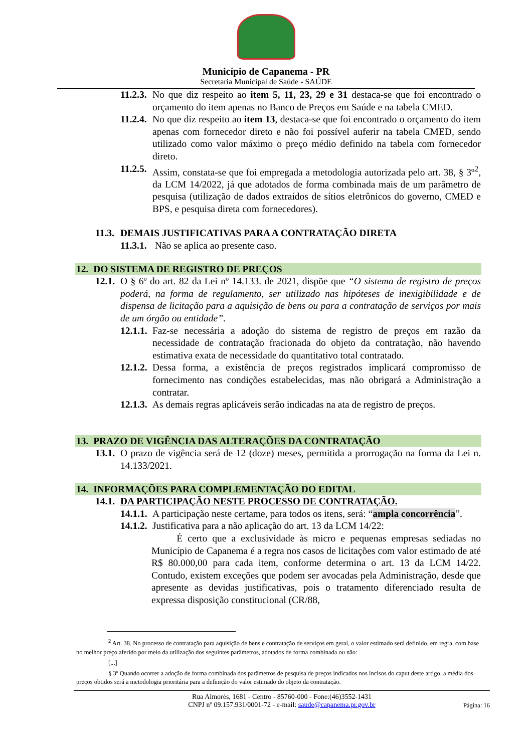Município de Capanema - PR
Secretaria Municipal de Saúde - SAÚDE
11.2.3. No que diz respeito ao item 5, 11, 23, 29 e 31 destaca-se que foi encontrado o orçamento do item apenas no Banco de Preços em Saúde e na tabela CMED.
11.2.4. No que diz respeito ao item 13, destaca-se que foi encontrado o orçamento do item apenas com fornecedor direto e não foi possível auferir na tabela CMED, sendo utilizado como valor máximo o preço médio definido na tabela com fornecedor direto.
11.2.5. Assim, constata-se que foi empregada a metodologia autorizada pelo art. 38, § 3º<sup>2</sup>, da LCM 14/2022, já que adotados de forma combinada mais de um parâmetro de pesquisa (utilização de dados extraídos de sítios eletrônicos do governo, CMED e BPS, e pesquisa direta com fornecedores).
11.3. DEMAIS JUSTIFICATIVAS PARA A CONTRATAÇÃO DIRETA
11.3.1. Não se aplica ao presente caso.
12. DO SISTEMA DE REGISTRO DE PREÇOS
12.1. O § 6º do art. 82 da Lei nº 14.133. de 2021, dispõe que “O sistema de registro de preços poderá, na forma de regulamento, ser utilizado nas hipóteses de inexigibilidade e de dispensa de licitação para a aquisição de bens ou para a contratação de serviços por mais de um órgão ou entidade”.
12.1.1. Faz-se necessária a adoção do sistema de registro de preços em razão da necessidade de contratação fracionada do objeto da contratação, não havendo estimativa exata de necessidade do quantitativo total contratado.
12.1.2. Dessa forma, a existência de preços registrados implicará compromisso de fornecimento nas condições estabelecidas, mas não obrigará a Administração a contratar.
12.1.3. As demais regras aplicáveis serão indicadas na ata de registro de preços.
13. PRAZO DE VIGÊNCIA DAS ALTERAÇÕES DA CONTRATAÇÃO
13.1. O prazo de vigência será de 12 (doze) meses, permitida a prorrogação na forma da Lei n. 14.133/2021.
14. INFORMAÇÕES PARA COMPLEMENTAÇÃO DO EDITAL
14.1. DA PARTICIPAÇÃO NESTE PROCESSO DE CONTRATAÇÃO.
14.1.1. A participação neste certame, para todos os itens, será: “ampla concorrência”.
14.1.2. Justificativa para a não aplicação do art. 13 da LCM 14/22:
É certo que a exclusividade às micro e pequenas empresas sediadas no Município de Capanema é a regra nos casos de licitações com valor estimado de até R$ 80.000,00 para cada item, conforme determina o art. 13 da LCM 14/22. Contudo, existem exceções que podem ser avocadas pela Administração, desde que apresente as devidas justificativas, pois o tratamento diferenciado resulta de expressa disposição constitucional (CR/88,
<sup>2</sup> Art. 38. No processo de contratação para aquisição de bens e contratação de serviços em geral, o valor estimado será definido, em regra, com base no melhor preço aferido por meio da utilização dos seguintes parâmetros, adotados de forma combinada ou não:
[...]
§ 3º Quando ocorrer a adoção de forma combinada dos parâmetros de pesquisa de preços indicados nos incisos do caput deste artigo, a média dos preços obtidos será a metodologia prioritária para a definição do valor estimado do objeto da contratação.
Rua Aimorés, 1681 - Centro - 85760-000 - Fone:(46)3552-1431
CNPJ nº 09.157.931/0001-72 - e-mail: saude@capanema.pr.gov.br
Página: 16